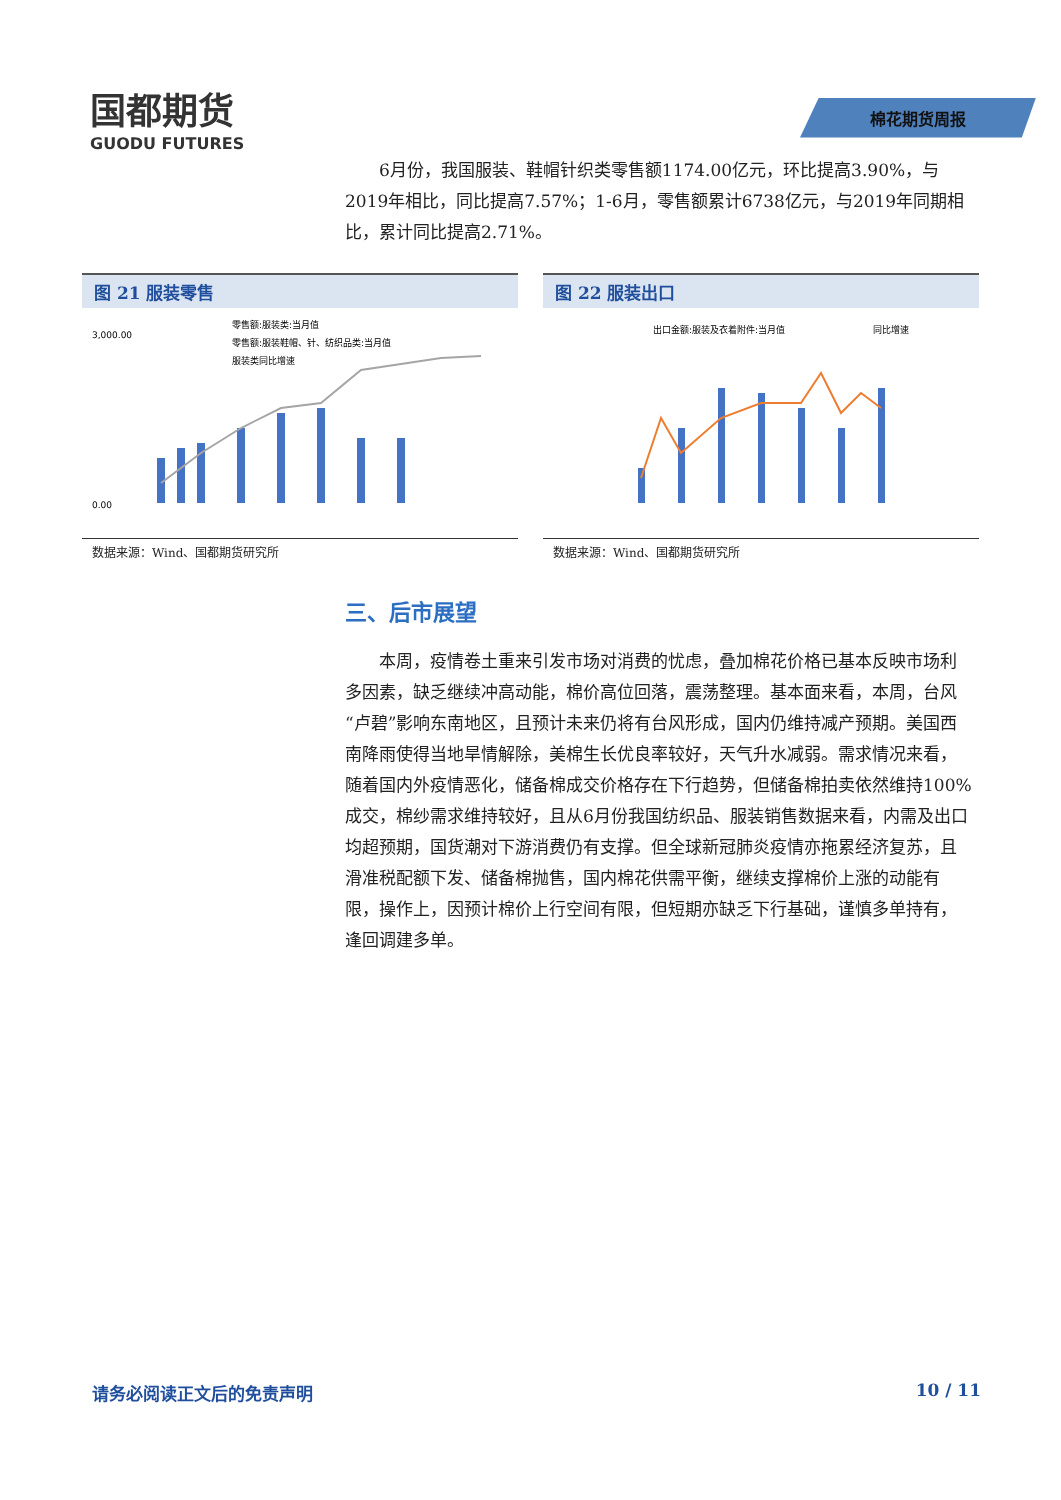国都期货
GUODU FUTURES
棉花期货周报
6月份，我国服装、鞋帽针织类零售额1174.00亿元，环比提高3.90%，与2019年相比，同比提高7.57%；1-6月，零售额累计6738亿元，与2019年同期相比，累计同比提高2.71%。
图 21 服装零售
零售额:服装类:当月值
零售额:服装鞋帽、针、纺织品类:当月值
服装类同比增速
0.00
3,000.00
数据来源：Wind、国都期货研究所
图 22 服装出口
出口金额:服装及衣着附件:当月值
同比增速
数据来源：Wind、国都期货研究所
三、后市展望
本周，疫情卷土重来引发市场对消费的忧虑，叠加棉花价格已基本反映市场利多因素，缺乏继续冲高动能，棉价高位回落，震荡整理。基本面来看，本周，台风“卢碧”影响东南地区，且预计未来仍将有台风形成，国内仍维持减产预期。美国西南降雨使得当地旱情解除，美棉生长优良率较好，天气升水减弱。需求情况来看，随着国内外疫情恶化，储备棉成交价格存在下行趋势，但储备棉拍卖依然维持100%成交，棉纱需求维持较好，且从6月份我国纺织品、服装销售数据来看，内需及出口均超预期，国货潮对下游消费仍有支撑。但全球新冠肺炎疫情亦拖累经济复苏，且滑准税配额下发、储备棉抛售，国内棉花供需平衡，继续支撑棉价上涨的动能有限，操作上，因预计棉价上行空间有限，但短期亦缺乏下行基础，谨慎多单持有，逢回调建多单。
请务必阅读正文后的免责声明 10 / 11